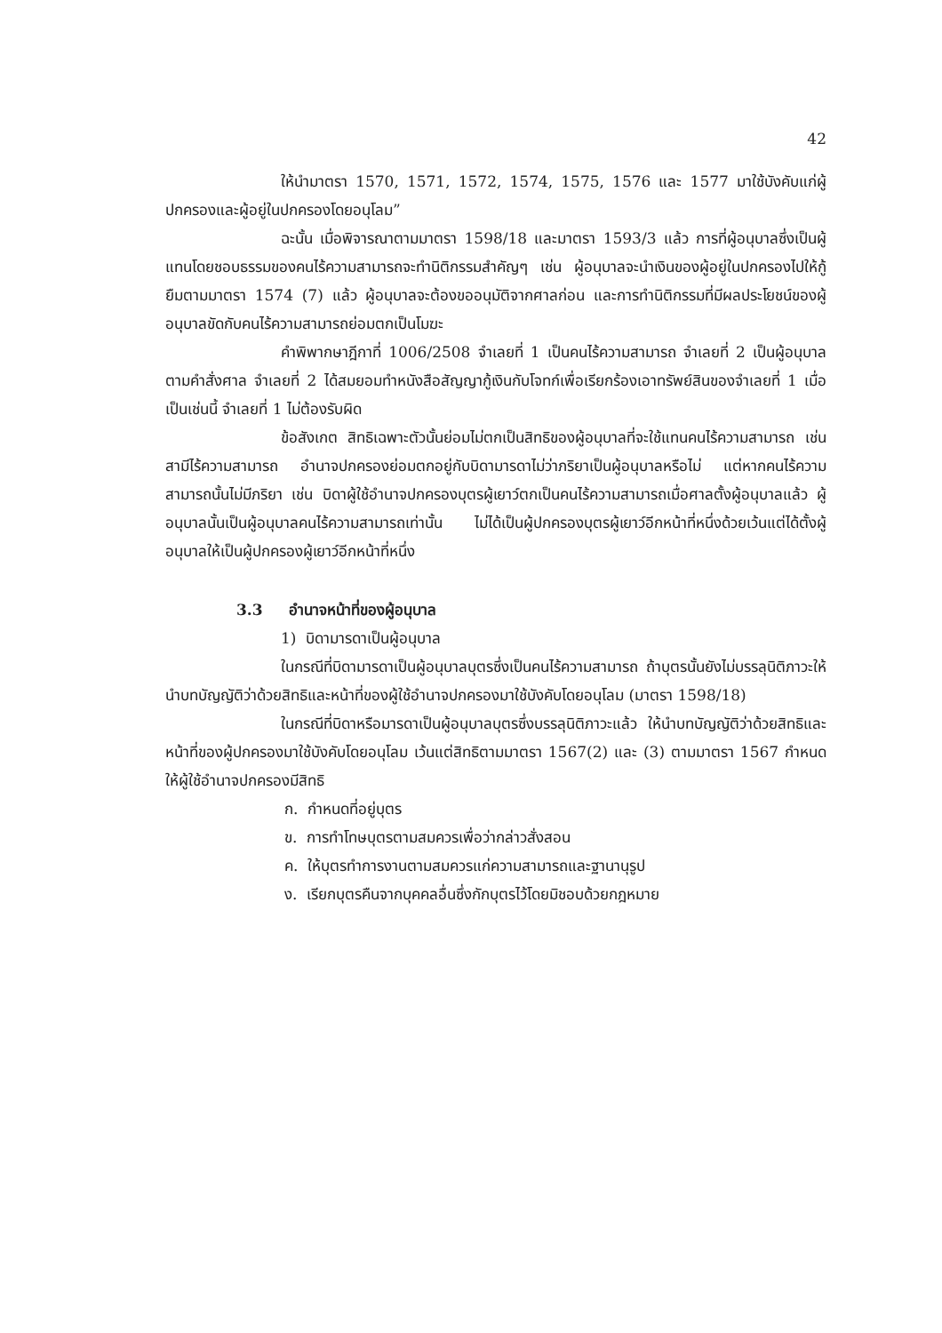42
ให้นำมาตรา 1570, 1571, 1572, 1574, 1575, 1576 และ 1577 มาใช้บังคับแก่ผู้ปกครองและผู้อยู่ในปกครองโดยอนุโลม”
ฉะนั้น เมื่อพิจารณาตามมาตรา 1598/18 และมาตรา 1593/3 แล้ว การที่ผู้อนุบาลซึ่งเป็นผู้แทนโดยชอบธรรมของคนไร้ความสามารถจะทำนิติกรรมสำคัญๆ เช่น ผู้อนุบาลจะนำเงินของผู้อยู่ในปกครองไปให้กู้ยืมตามมาตรา 1574 (7) แล้ว ผู้อนุบาลจะต้องขออนุมัติจากศาลก่อน และการทำนิติกรรมที่มีผลประโยชน์ของผู้อนุบาลขัดกับคนไร้ความสามารถย่อมตกเป็นโมฆะ
คำพิพากษาฎีกาที่ 1006/2508 จำเลยที่ 1 เป็นคนไร้ความสามารถ จำเลยที่ 2 เป็นผู้อนุบาลตามคำสั่งศาล จำเลยที่ 2 ได้สมยอมทำหนังสือสัญญากู้เงินกับโจทก์เพื่อเรียกร้องเอาทรัพย์สินของจำเลยที่ 1 เมื่อเป็นเช่นนี้ จำเลยที่ 1 ไม่ต้องรับผิด
ข้อสังเกต สิทธิเฉพาะตัวนั้นย่อมไม่ตกเป็นสิทธิของผู้อนุบาลที่จะใช้แทนคนไร้ความสามารถ เช่น สามีไร้ความสามารถ อำนาจปกครองย่อมตกอยู่กับบิดามารดาไม่ว่าภริยาเป็นผู้อนุบาลหรือไม่ แต่หากคนไร้ความสามารถนั้นไม่มีภริยา เช่น บิดาผู้ใช้อำนาจปกครองบุตรผู้เยาว์ตกเป็นคนไร้ความสามารถเมื่อศาลตั้งผู้อนุบาลแล้ว ผู้อนุบาลนั้นเป็นผู้อนุบาลคนไร้ความสามารถเท่านั้น ไม่ได้เป็นผู้ปกครองบุตรผู้เยาว์อีกหน้าที่หนึ่งด้วยเว้นแต่ได้ตั้งผู้อนุบาลให้เป็นผู้ปกครองผู้เยาว์อีกหน้าที่หนึ่ง
3.3 อำนาจหน้าที่ของผู้อนุบาล
1) บิดามารดาเป็นผู้อนุบาล
ในกรณีที่บิดามารดาเป็นผู้อนุบาลบุตรซึ่งเป็นคนไร้ความสามารถ ถ้าบุตรนั้นยังไม่บรรลุนิติภาวะให้นำบทบัญญัติว่าด้วยสิทธิและหน้าที่ของผู้ใช้อำนาจปกครองมาใช้บังคับโดยอนุโลม (มาตรา 1598/18)
ในกรณีที่บิดาหรือมารดาเป็นผู้อนุบาลบุตรซึ่งบรรลุนิติภาวะแล้ว ให้นำบทบัญญัติว่าด้วยสิทธิและหน้าที่ของผู้ปกครองมาใช้บังคับโดยอนุโลม เว้นแต่สิทธิตามมาตรา 1567(2) และ (3) ตามมาตรา 1567 กำหนดให้ผู้ใช้อำนาจปกครองมีสิทธิ
ก. กำหนดที่อยู่บุตร
ข. การทำโทษบุตรตามสมควรเพื่อว่ากล่าวสั่งสอน
ค. ให้บุตรทำการงานตามสมควรแก่ความสามารถและฐานานุรูป
ง. เรียกบุตรคืนจากบุคคลอื่นซึ่งกักบุตรไว้โดยมิชอบด้วยกฎหมาย